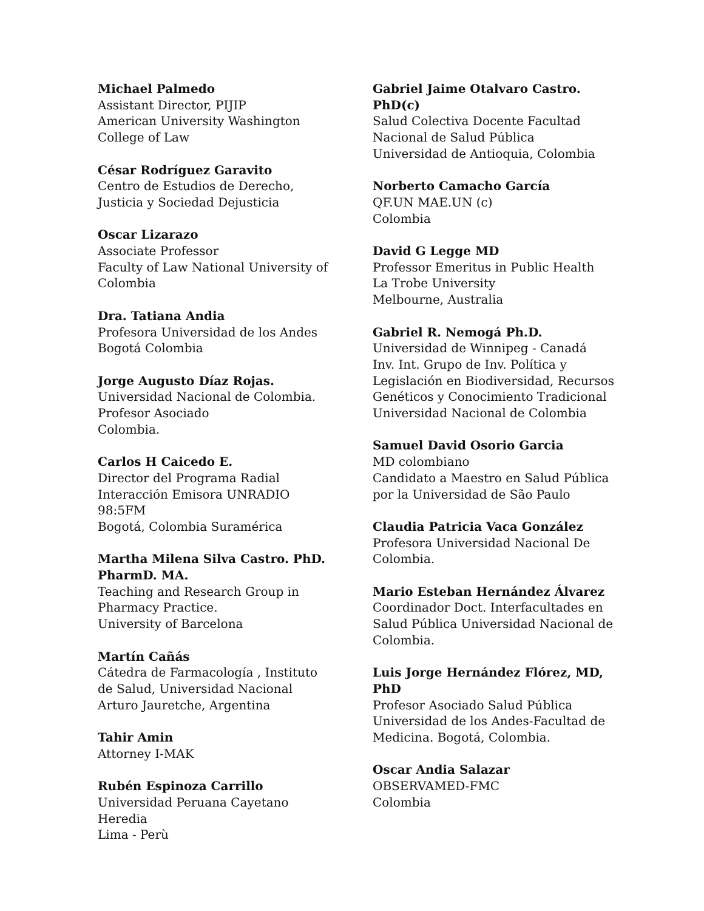Michael Palmedo
Assistant Director, PIJIP
American University Washington College of Law
César Rodríguez Garavito
Centro de Estudios de Derecho, Justicia y Sociedad Dejusticia
Oscar Lizarazo
Associate Professor
Faculty of Law National University of Colombia
Dra. Tatiana Andia
Profesora Universidad de los Andes
Bogotá Colombia
Jorge Augusto Díaz Rojas.
Universidad Nacional de Colombia.
Profesor Asociado
Colombia.
Carlos H Caicedo E.
Director del Programa Radial Interacción Emisora UNRADIO 98:5FM
Bogotá, Colombia Suramérica
Martha Milena Silva Castro. PhD. PharmD. MA.
Teaching and Research Group in Pharmacy Practice.
University of Barcelona
Martín Cañás
Cátedra de Farmacología , Instituto de Salud, Universidad Nacional Arturo Jauretche, Argentina
Tahir Amin
Attorney I-MAK
Rubén Espinoza Carrillo
Universidad Peruana Cayetano Heredia
Lima - Perù
Gabriel Jaime Otalvaro Castro. PhD(c)
Salud Colectiva Docente Facultad Nacional de Salud Pública
Universidad de Antioquia, Colombia
Norberto Camacho García
QF.UN MAE.UN (c)
Colombia
David G Legge MD
Professor Emeritus in Public Health
La Trobe University
Melbourne, Australia
Gabriel R. Nemogá Ph.D.
Universidad de Winnipeg - Canadá
Inv. Int. Grupo de Inv. Política y Legislación en Biodiversidad, Recursos Genéticos y Conocimiento Tradicional
Universidad Nacional de Colombia
Samuel David Osorio Garcia
MD colombiano
Candidato a Maestro en Salud Pública por la Universidad de São Paulo
Claudia Patricia Vaca González
Profesora Universidad Nacional De Colombia.
Mario Esteban Hernández Álvarez
Coordinador Doct. Interfacultades en Salud Pública Universidad Nacional de Colombia.
Luis Jorge Hernández Flórez, MD, PhD
Profesor Asociado Salud Pública Universidad de los Andes-Facultad de Medicina. Bogotá, Colombia.
Oscar Andia Salazar
OBSERVAMED-FMC
Colombia